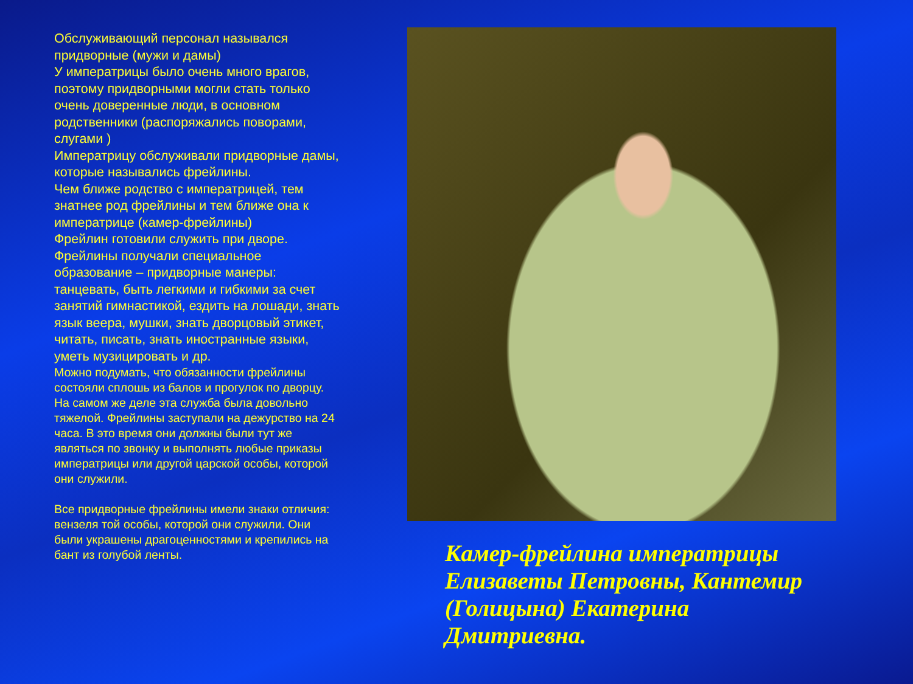Обслуживающий персонал назывался придворные (мужи и дамы)
У императрицы было очень много врагов, поэтому придворными могли стать только очень доверенные люди, в основном родственники (распоряжались поворами, слугами )
Императрицу обслуживали придворные дамы, которые назывались фрейлины.
Чем ближе родство с императрицей, тем знатнее род фрейлины и тем ближе она к императрице (камер-фрейлины)
Фрейлин готовили служить при дворе. Фрейлины получали специальное образование – придворные манеры: танцевать, быть легкими и гибкими за счет занятий гимнастикой, ездить на лошади, знать язык веера, мушки, знать дворцовый этикет, читать, писать, знать иностранные языки, уметь музицировать и др.
Можно подумать, что обязанности фрейлины состояли сплошь из балов и прогулок по дворцу. На самом же деле эта служба была довольно тяжелой. Фрейлины заступали на дежурство на 24 часа. В это время они должны были тут же являться по звонку и выполнять любые приказы императрицы или другой царской особы, которой они служили.
Все придворные фрейлины имели знаки отличия: вензеля той особы, которой они служили. Они были украшены драгоценностями и крепились на бант из голубой ленты.
Камер-фрейлина императрицы Елизаветы Петровны, Кантемир (Голицына) Екатерина Дмитриевна.